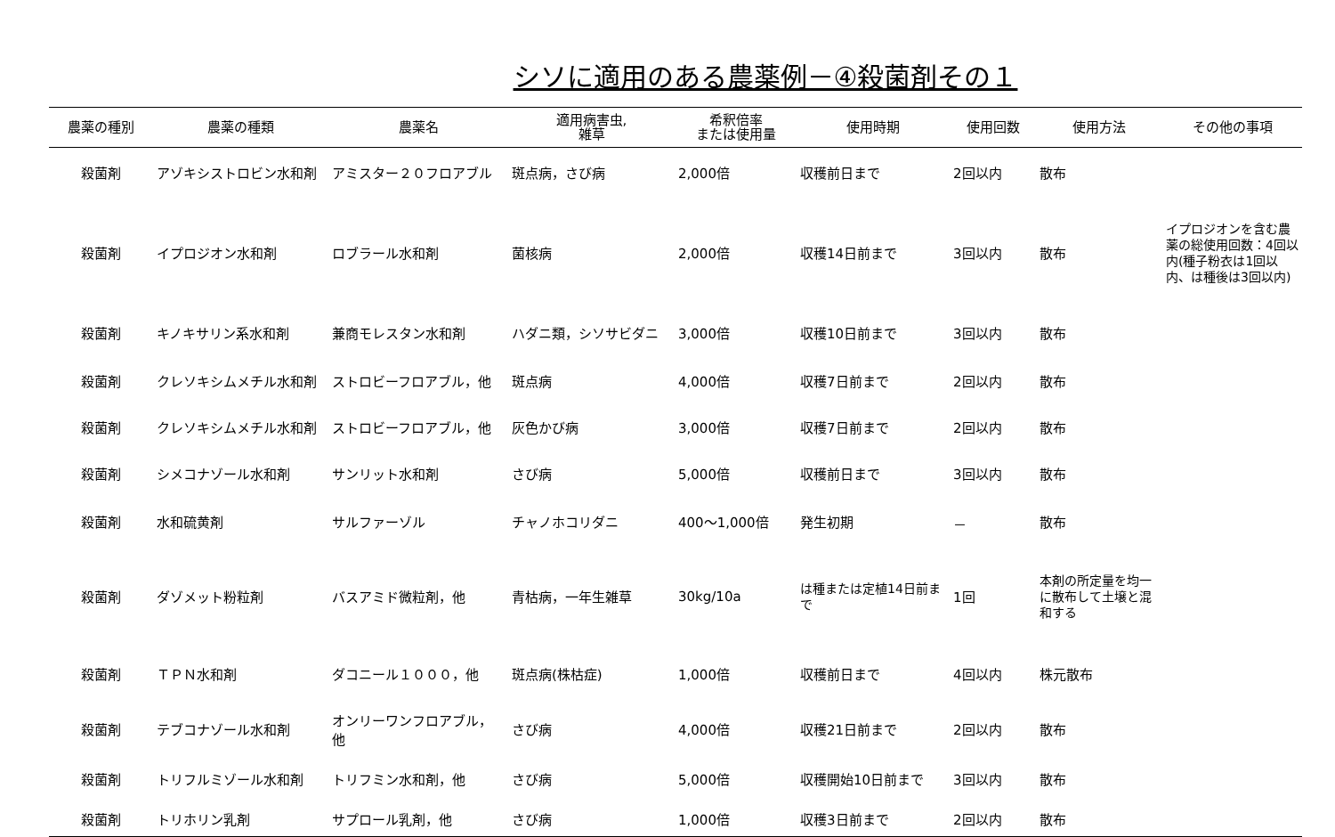シソに適用のある農薬例－④殺菌剤その１
| 農薬の種別 | 農薬の種類 | 農薬名 | 適用病害虫, 雑草 | 希釈倍率 または使用量 | 使用時期 | 使用回数 | 使用方法 | その他の事項 |
| --- | --- | --- | --- | --- | --- | --- | --- | --- |
| 殺菌剤 | アゾキシストロビン水和剤 | アミスター２０フロアブル | 斑点病，さび病 | 2,000倍 | 収穫前日まで | 2回以内 | 散布 | |
| 殺菌剤 | イプロジオン水和剤 | ロブラール水和剤 | 菌核病 | 2,000倍 | 収穫14日前まで | 3回以内 | 散布 | イプロジオンを含む農薬の総使用回数：4回以内(種子粉衣は1回以内、は種後は3回以内) |
| 殺菌剤 | キノキサリン系水和剤 | 兼商モレスタン水和剤 | ハダニ類，シソサビダニ | 3,000倍 | 収穫10日前まで | 3回以内 | 散布 | |
| 殺菌剤 | クレソキシムメチル水和剤 | ストロビーフロアブル，他 | 斑点病 | 4,000倍 | 収穫7日前まで | 2回以内 | 散布 | |
| 殺菌剤 | クレソキシムメチル水和剤 | ストロビーフロアブル，他 | 灰色かび病 | 3,000倍 | 収穫7日前まで | 2回以内 | 散布 | |
| 殺菌剤 | シメコナゾール水和剤 | サンリット水和剤 | さび病 | 5,000倍 | 収穫前日まで | 3回以内 | 散布 | |
| 殺菌剤 | 水和硫黄剤 | サルファーゾル | チャノホコリダニ | 400～1,000倍 | 発生初期 | － | 散布 | |
| 殺菌剤 | ダゾメット粉粒剤 | バスアミド微粒剤，他 | 青枯病，一年生雑草 | 30kg/10a | は種または定植14日前まで | 1回 | 本剤の所定量を均一に散布して土壌と混和する | |
| 殺菌剤 | ＴＰＮ水和剤 | ダコニール１０００，他 | 斑点病(株枯症) | 1,000倍 | 収穫前日まで | 4回以内 | 株元散布 | |
| 殺菌剤 | テブコナゾール水和剤 | オンリーワンフロアブル，他 | さび病 | 4,000倍 | 収穫21日前まで | 2回以内 | 散布 | |
| 殺菌剤 | トリフルミゾール水和剤 | トリフミン水和剤，他 | さび病 | 5,000倍 | 収穫開始10日前まで | 3回以内 | 散布 | |
| 殺菌剤 | トリホリン乳剤 | サプロール乳剤，他 | さび病 | 1,000倍 | 収穫3日前まで | 2回以内 | 散布 | |